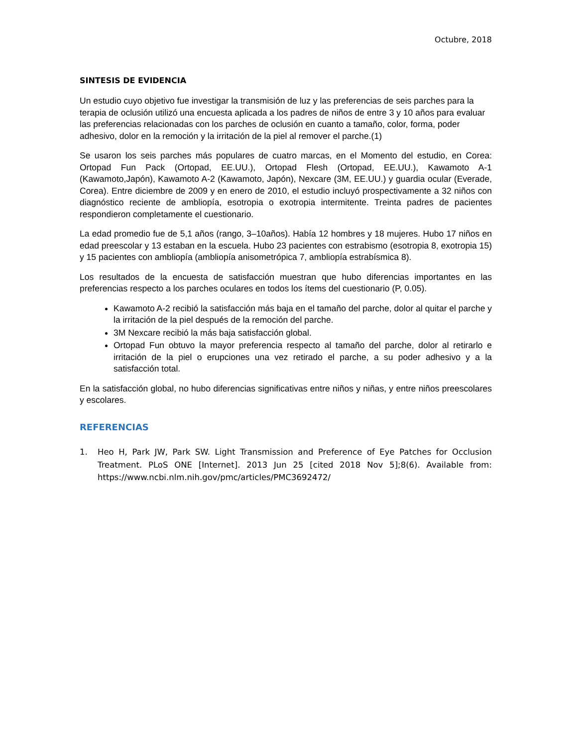Octubre, 2018
SINTESIS DE EVIDENCIA
Un estudio cuyo objetivo fue investigar la transmisión de luz y las preferencias de seis parches para la terapia de oclusión utilizó una encuesta aplicada a los padres de niños de entre 3 y 10 años para evaluar las preferencias relacionadas con los parches de oclusión en cuanto a tamaño, color, forma, poder adhesivo, dolor en la remoción y la irritación de la piel al remover el parche.(1)
Se usaron los seis parches más populares de cuatro marcas, en el Momento del estudio, en Corea: Ortopad Fun Pack (Ortopad, EE.UU.), Ortopad Flesh (Ortopad, EE.UU.), Kawamoto A-1 (Kawamoto,Japón), Kawamoto A-2 (Kawamoto, Japón), Nexcare (3M, EE.UU.) y guardia ocular (Everade, Corea). Entre diciembre de 2009 y en enero de 2010, el estudio incluyó prospectivamente a 32 niños con diagnóstico reciente de ambliopía, esotropia o exotropia intermitente. Treinta padres de pacientes respondieron completamente el cuestionario.
La edad promedio fue de 5,1 años (rango, 3–10años). Había 12 hombres y 18 mujeres. Hubo 17 niños en edad preescolar y 13 estaban en la escuela. Hubo 23 pacientes con estrabismo (esotropia 8, exotropia 15) y 15 pacientes con ambliopía (ambliopía anisometrópica 7, ambliopía estrabísmica 8).
Los resultados de la encuesta de satisfacción muestran que hubo diferencias importantes en las preferencias respecto a los parches oculares en todos los ítems del cuestionario (P, 0.05).
Kawamoto A-2 recibió la satisfacción más baja en el tamaño del parche, dolor al quitar el parche y la irritación de la piel después de la remoción del parche.
3M Nexcare recibió la más baja satisfacción global.
Ortopad Fun obtuvo la mayor preferencia respecto al tamaño del parche, dolor al retirarlo e irritación de la piel o erupciones una vez retirado el parche, a su poder adhesivo y a la satisfacción total.
En la satisfacción global, no hubo diferencias significativas entre niños y niñas, y entre niños preescolares y escolares.
REFERENCIAS
1. Heo H, Park JW, Park SW. Light Transmission and Preference of Eye Patches for Occlusion Treatment. PLoS ONE [Internet]. 2013 Jun 25 [cited 2018 Nov 5];8(6). Available from: https://www.ncbi.nlm.nih.gov/pmc/articles/PMC3692472/